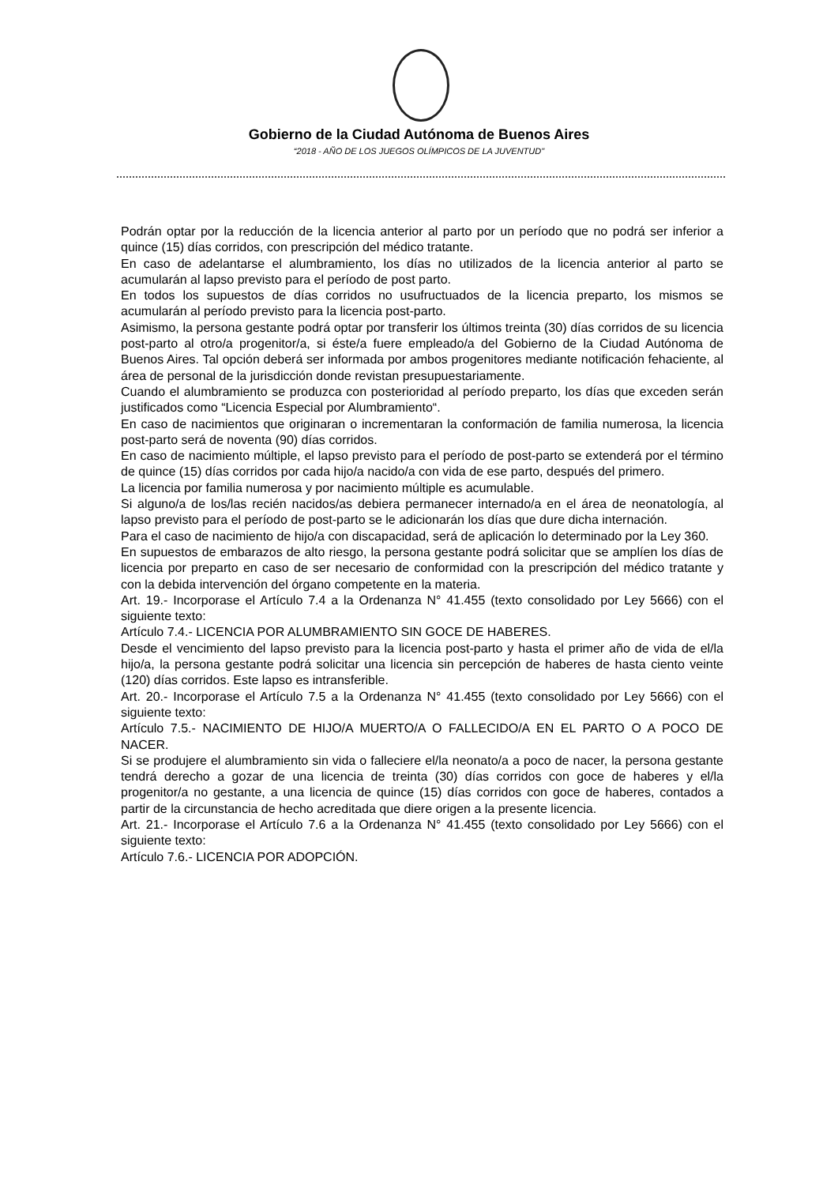Gobierno de la Ciudad Autónoma de Buenos Aires
“2018 - AÑO DE LOS JUEGOS OLÍMPICOS DE LA JUVENTUD"
Podrán optar por la reducción de la licencia anterior al parto por un período que no podrá ser inferior a quince (15) días corridos, con prescripción del médico tratante.
En caso de adelantarse el alumbramiento, los días no utilizados de la licencia anterior al parto se acumularán al lapso previsto para el período de post parto.
En todos los supuestos de días corridos no usufructuados de la licencia preparto, los mismos se acumularán al período previsto para la licencia post-parto.
Asimismo, la persona gestante podrá optar por transferir los últimos treinta (30) días corridos de su licencia post-parto al otro/a progenitor/a, si éste/a fuere empleado/a del Gobierno de la Ciudad Autónoma de Buenos Aires. Tal opción deberá ser informada por ambos progenitores mediante notificación fehaciente, al área de personal de la jurisdicción donde revistan presupuestariamente.
Cuando el alumbramiento se produzca con posterioridad al período preparto, los días que exceden serán justificados como “Licencia Especial por Alumbramiento“.
En caso de nacimientos que originaran o incrementaran la conformación de familia numerosa, la licencia post-parto será de noventa (90) días corridos.
En caso de nacimiento múltiple, el lapso previsto para el período de post-parto se extenderá por el término de quince (15) días corridos por cada hijo/a nacido/a con vida de ese parto, después del primero.
La licencia por familia numerosa y por nacimiento múltiple es acumulable.
Si alguno/a de los/las recién nacidos/as debiera permanecer internado/a en el área de neonatología, al lapso previsto para el período de post-parto se le adicionarán los días que dure dicha internación.
Para el caso de nacimiento de hijo/a con discapacidad, será de aplicación lo determinado por la Ley 360.
En supuestos de embarazos de alto riesgo, la persona gestante podrá solicitar que se amplíen los días de licencia por preparto en caso de ser necesario de conformidad con la prescripción del médico tratante y con la debida intervención del órgano competente en la materia.
Art. 19.- Incorporase el Artículo 7.4 a la Ordenanza N° 41.455 (texto consolidado por Ley 5666) con el siguiente texto:
Artículo 7.4.- LICENCIA POR ALUMBRAMIENTO SIN GOCE DE HABERES.
Desde el vencimiento del lapso previsto para la licencia post-parto y hasta el primer año de vida de el/la hijo/a, la persona gestante podrá solicitar una licencia sin percepción de haberes de hasta ciento veinte (120) días corridos. Este lapso es intransferible.
Art. 20.- Incorporase el Artículo 7.5 a la Ordenanza N° 41.455 (texto consolidado por Ley 5666) con el siguiente texto:
Artículo 7.5.- NACIMIENTO DE HIJO/A MUERTO/A O FALLECIDO/A EN EL PARTO O A POCO DE NACER.
Si se produjere el alumbramiento sin vida o falleciere el/la neonato/a a poco de nacer, la persona gestante tendrá derecho a gozar de una licencia de treinta (30) días corridos con goce de haberes y el/la progenitor/a no gestante, a una licencia de quince (15) días corridos con goce de haberes, contados a partir de la circunstancia de hecho acreditada que diere origen a la presente licencia.
Art. 21.- Incorporase el Artículo 7.6 a la Ordenanza N° 41.455 (texto consolidado por Ley 5666) con el siguiente texto:
Artículo 7.6.- LICENCIA POR ADOPCIÓN.